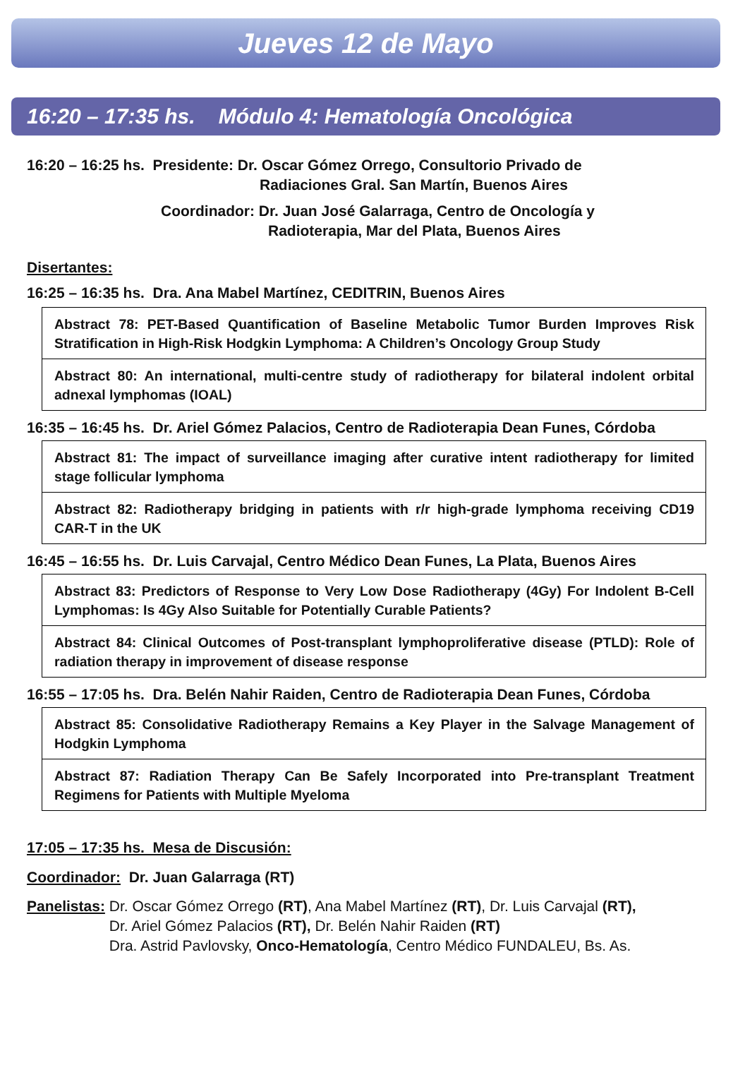Jueves 12 de Mayo
16:20 – 17:35 hs. Módulo 4: Hematología Oncológica
16:20 – 16:25 hs. Presidente: Dr. Oscar Gómez Orrego, Consultorio Privado de
Radiaciones Gral. San Martín, Buenos Aires
Coordinador: Dr. Juan José Galarraga, Centro de Oncología y
Radioterapia, Mar del Plata, Buenos Aires
Disertantes:
16:25 – 16:35 hs. Dra. Ana Mabel Martínez, CEDITRIN, Buenos Aires
Abstract 78: PET-Based Quantification of Baseline Metabolic Tumor Burden Improves Risk Stratification in High-Risk Hodgkin Lymphoma: A Children’s Oncology Group Study
Abstract 80: An international, multi-centre study of radiotherapy for bilateral indolent orbital adnexal lymphomas (IOAL)
16:35 – 16:45 hs. Dr. Ariel Gómez Palacios, Centro de Radioterapia Dean Funes, Córdoba
Abstract 81: The impact of surveillance imaging after curative intent radiotherapy for limited stage follicular lymphoma
Abstract 82: Radiotherapy bridging in patients with r/r high-grade lymphoma receiving CD19 CAR-T in the UK
16:45 – 16:55 hs. Dr. Luis Carvajal, Centro Médico Dean Funes, La Plata, Buenos Aires
Abstract 83: Predictors of Response to Very Low Dose Radiotherapy (4Gy) For Indolent B-Cell Lymphomas: Is 4Gy Also Suitable for Potentially Curable Patients?
Abstract 84: Clinical Outcomes of Post-transplant lymphoproliferative disease (PTLD): Role of radiation therapy in improvement of disease response
16:55 – 17:05 hs. Dra. Belén Nahir Raiden, Centro de Radioterapia Dean Funes, Córdoba
Abstract 85: Consolidative Radiotherapy Remains a Key Player in the Salvage Management of Hodgkin Lymphoma
Abstract 87: Radiation Therapy Can Be Safely Incorporated into Pre-transplant Treatment Regimens for Patients with Multiple Myeloma
17:05 – 17:35 hs. Mesa de Discusión:
Coordinador: Dr. Juan Galarraga (RT)
Panelistas: Dr. Oscar Gómez Orrego (RT), Ana Mabel Martínez (RT), Dr. Luis Carvajal (RT),
Dr. Ariel Gómez Palacios (RT), Dr. Belén Nahir Raiden (RT)
Dra. Astrid Pavlovsky, Onco-Hematología, Centro Médico FUNDALEU, Bs. As.